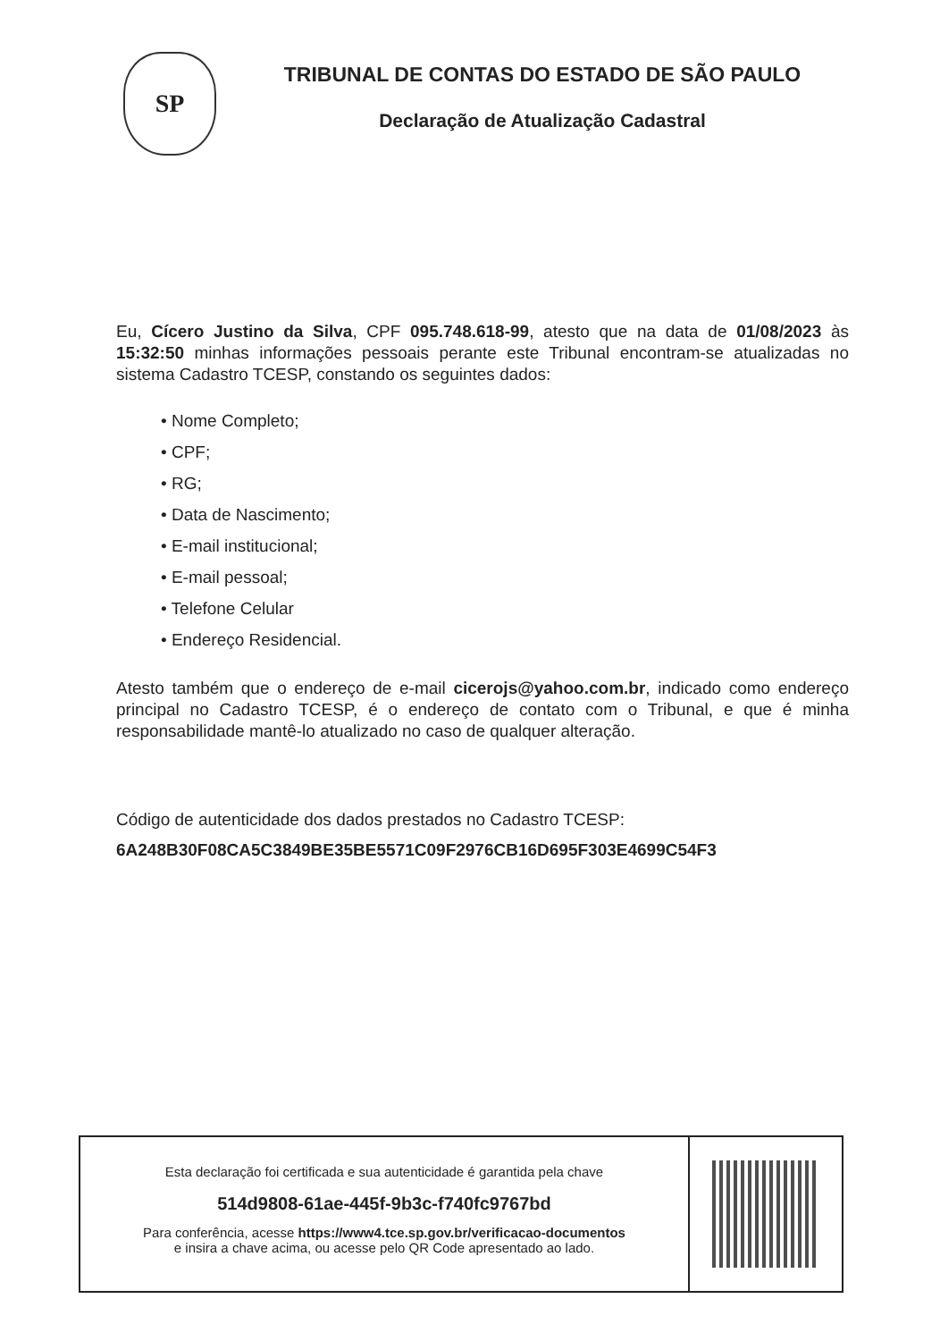SP
TRIBUNAL DE CONTAS DO ESTADO DE SÃO PAULO
Declaração de Atualização Cadastral
Eu, Cícero Justino da Silva, CPF 095.748.618-99, atesto que na data de 01/08/2023 às 15:32:50 minhas informações pessoais perante este Tribunal encontram-se atualizadas no sistema Cadastro TCESP, constando os seguintes dados:
• Nome Completo;
• CPF;
• RG;
• Data de Nascimento;
• E-mail institucional;
• E-mail pessoal;
• Telefone Celular
• Endereço Residencial.
Atesto também que o endereço de e-mail cicerojs@yahoo.com.br, indicado como endereço principal no Cadastro TCESP, é o endereço de contato com o Tribunal, e que é minha responsabilidade mantê-lo atualizado no caso de qualquer alteração.
Código de autenticidade dos dados prestados no Cadastro TCESP:
6A248B30F08CA5C3849BE35BE5571C09F2976CB16D695F303E4699C54F3
Esta declaração foi certificada e sua autenticidade é garantida pela chave
514d9808-61ae-445f-9b3c-f740fc9767bd
Para conferência, acesse https://www4.tce.sp.gov.br/verificacao-documentos
e insira a chave acima, ou acesse pelo QR Code apresentado ao lado.